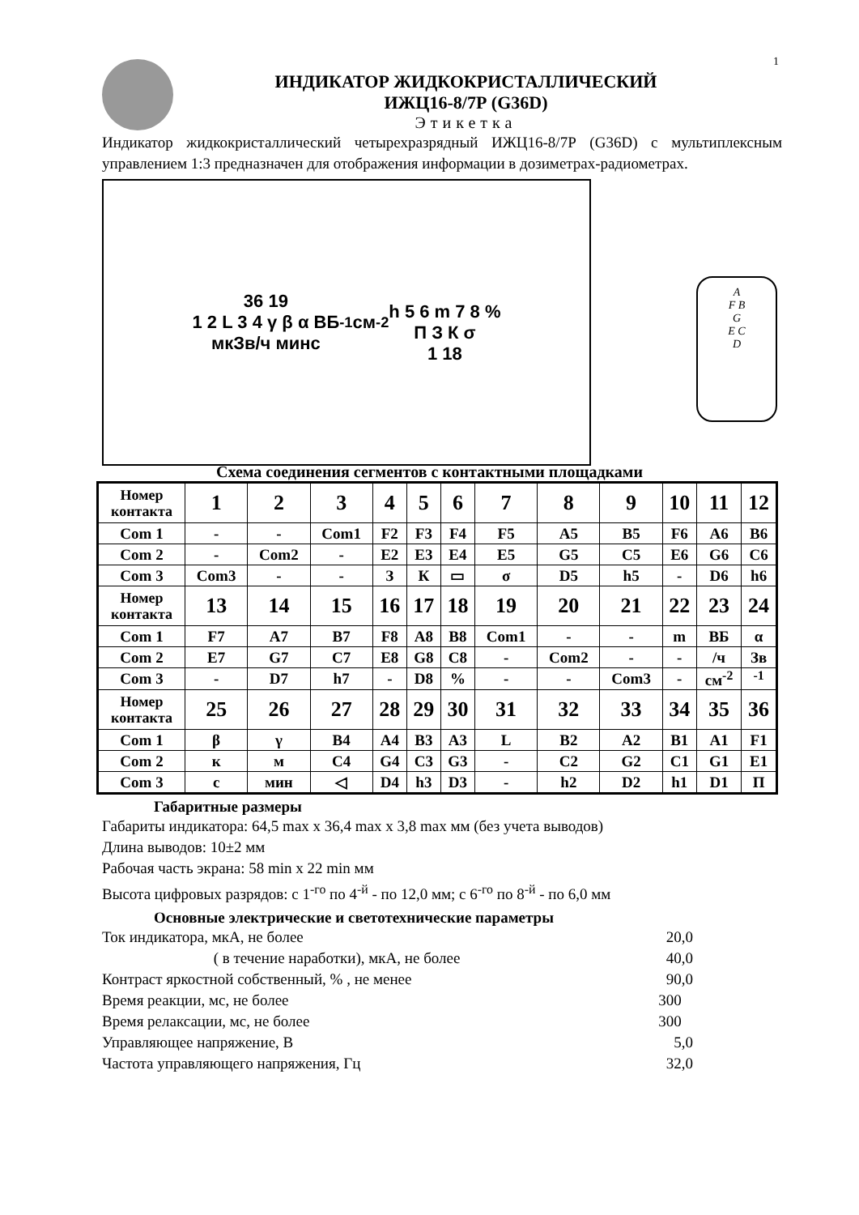1
ИНДИКАТОР ЖИДКОКРИСТАЛЛИЧЕСКИЙ
ИЖЦ16-8/7Р (G36D)
Этикетка
Индикатор жидкокристаллический четырехразрядный ИЖЦ16-8/7Р (G36D) с мультиплексным управлением 1:3 предназначен для отображения информации в дозиметрах-радиометрах.
36 19
1 2 L 3 4 γ β α ВБ
мкЗв/ч минс<sup>-1</sup>см<sup>-2</sup>
h 5 6 m 7 8 %
П З К σ
1 18
A
F B
G
E C
D
Схема соединения сегментов с контактными площадками
| Номер контакта | 1 | 2 | 3 | 4 | 5 | 6 | 7 | 8 | 9 | 10 | 11 | 12 |
| --- | --- | --- | --- | --- | --- | --- | --- | --- | --- | --- | --- | --- |
| Com 1 | - | - | Com1 | F2 | F3 | F4 | F5 | A5 | B5 | F6 | A6 | B6 |
| Com 2 | - | Com2 | - | E2 | E3 | E4 | E5 | G5 | C5 | E6 | G6 | C6 |
| Com 3 | Com3 | - | - | З | К | ▭ | σ | D5 | h5 | - | D6 | h6 |
| Номер контакта | 13 | 14 | 15 | 16 | 17 | 18 | 19 | 20 | 21 | 22 | 23 | 24 |
| Com 1 | F7 | A7 | B7 | F8 | A8 | B8 | Com1 | - | - | m | ВБ | α |
| Com 2 | E7 | G7 | C7 | E8 | G8 | C8 | - | Com2 | - | - | /ч | Зв |
| Com 3 | - | D7 | h7 | - | D8 | % | - | - | Com3 | - | см<sup>-2</sup> | <sup>-1</sup> |
| Номер контакта | 25 | 26 | 27 | 28 | 29 | 30 | 31 | 32 | 33 | 34 | 35 | 36 |
| Com 1 | β | γ | B4 | A4 | B3 | A3 | L | B2 | A2 | B1 | A1 | F1 |
| Com 2 | к | м | C4 | G4 | C3 | G3 | - | C2 | G2 | C1 | G1 | E1 |
| Com 3 | с | мин | ◁ | D4 | h3 | D3 | - | h2 | D2 | h1 | D1 | П |
Габаритные размеры
Габариты индикатора: 64,5 max x 36,4 max x 3,8 max мм (без учета выводов)
Длина выводов: 10±2 мм
Рабочая часть экрана: 58 min x 22 min мм
Высота цифровых разрядов: с 1<sup>-го</sup> по 4<sup>-й</sup> - по 12,0 мм; с 6<sup>-го</sup> по 8<sup>-й</sup> - по 6,0 мм
Основные электрические и светотехнические параметры
Ток индикатора, мкА, не более 20,0
( в течение наработки), мкА, не более 40,0
Контраст яркостной собственный, % , не менее 90,0
Время реакции, мс, не более 300
Время релаксации, мс, не более 300
Управляющее напряжение, В 5,0
Частота управляющего напряжения, Гц 32,0